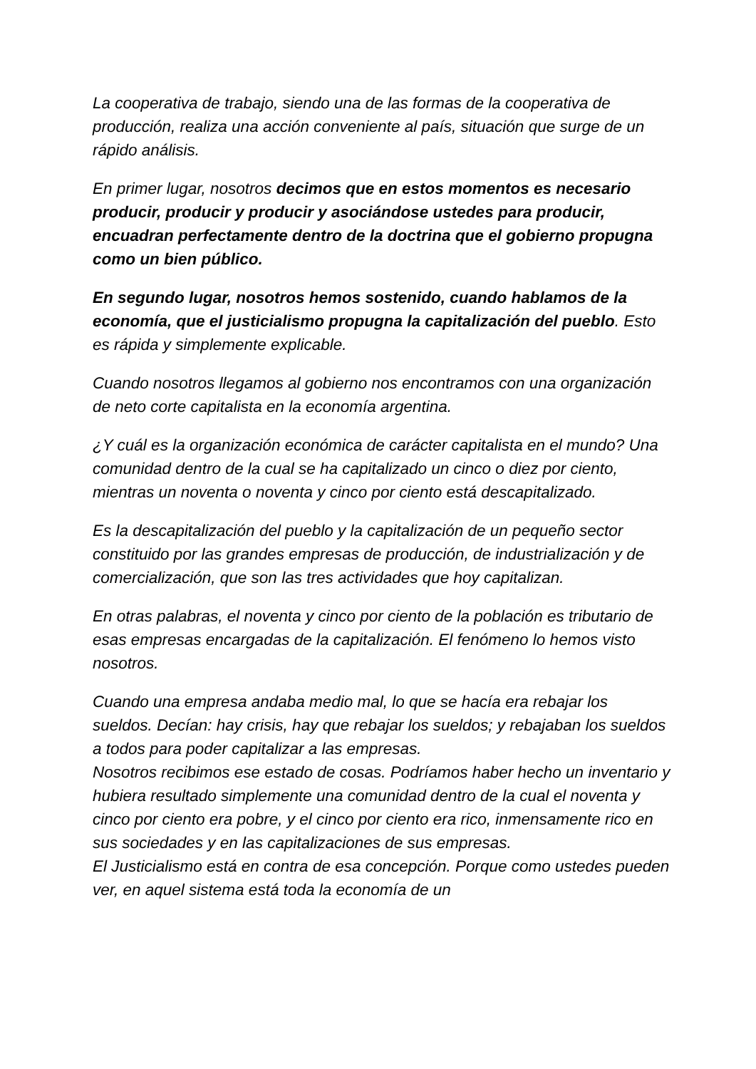La cooperativa de trabajo, siendo una de las formas de la cooperativa de producción, realiza una acción conveniente al país, situación que surge de un rápido análisis.
En primer lugar, nosotros decimos que en estos momentos es necesario producir, producir y producir y asociándose ustedes para producir, encuadran perfectamente dentro de la doctrina que el gobierno propugna como un bien público.
En segundo lugar, nosotros hemos sostenido, cuando hablamos de la economía, que el justicialismo propugna la capitalización del pueblo. Esto es rápida y simplemente explicable.
Cuando nosotros llegamos al gobierno nos encontramos con una organización de neto corte capitalista en la economía argentina.
¿Y cuál es la organización económica de carácter capitalista en el mundo? Una comunidad dentro de la cual se ha capitalizado un cinco o diez por ciento, mientras un noventa o noventa y cinco por ciento está descapitalizado.
Es la descapitalización del pueblo y la capitalización de un pequeño sector constituido por las grandes empresas de producción, de industrialización y de comercialización, que son las tres actividades que hoy capitalizan.
En otras palabras, el noventa y cinco por ciento de la población es tributario de esas empresas encargadas de la capitalización. El fenómeno lo hemos visto nosotros.
Cuando una empresa andaba medio mal, lo que se hacía era rebajar los sueldos. Decían: hay crisis, hay que rebajar los sueldos; y rebajaban los sueldos a todos para poder capitalizar a las empresas.
Nosotros recibimos ese estado de cosas. Podríamos haber hecho un inventario y hubiera resultado simplemente una comunidad dentro de la cual el noventa y cinco por ciento era pobre, y el cinco por ciento era rico, inmensamente rico en sus sociedades y en las capitalizaciones de sus empresas.
El Justicialismo está en contra de esa concepción. Porque como ustedes pueden ver, en aquel sistema está toda la economía de un